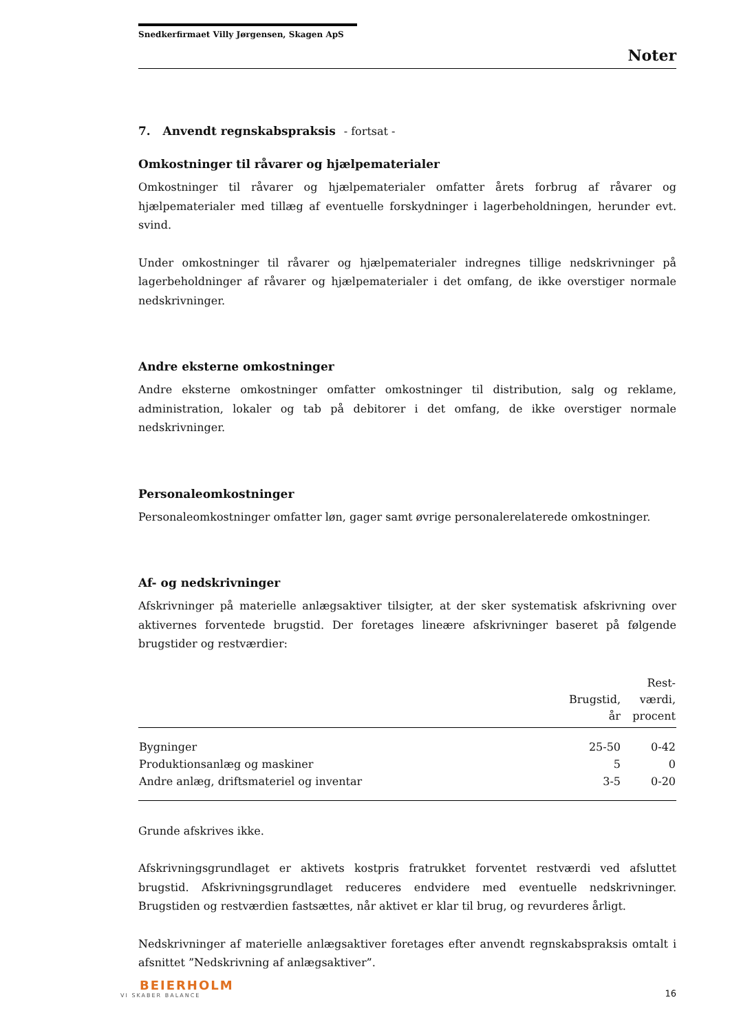Snedkerfirmaet Villy Jørgensen, Skagen ApS
Noter
7. Anvendt regnskabspraksis - fortsat -
Omkostninger til råvarer og hjælpematerialer
Omkostninger til råvarer og hjælpematerialer omfatter årets forbrug af råvarer og hjælpematerialer med tillæg af eventuelle forskydninger i lagerbeholdningen, herunder evt. svind.
Under omkostninger til råvarer og hjælpematerialer indregnes tillige nedskrivninger på lagerbeholdninger af råvarer og hjælpematerialer i det omfang, de ikke overstiger normale nedskrivninger.
Andre eksterne omkostninger
Andre eksterne omkostninger omfatter omkostninger til distribution, salg og reklame, administration, lokaler og tab på debitorer i det omfang, de ikke overstiger normale nedskrivninger.
Personaleomkostninger
Personaleomkostninger omfatter løn, gager samt øvrige personalerelaterede omkostninger.
Af- og nedskrivninger
Afskrivninger på materielle anlægsaktiver tilsigter, at der sker systematisk afskrivning over aktivernes forventede brugstid. Der foretages lineære afskrivninger baseret på følgende brugstider og restværdier:
| | Brugstid, år | Rest- værdi, procent |
| --- | --- | --- |
| Bygninger | 25-50 | 0-42 |
| Produktionsanlæg og maskiner | 5 | 0 |
| Andre anlæg, driftsmateriel og inventar | 3-5 | 0-20 |
Grunde afskrives ikke.
Afskrivningsgrundlaget er aktivets kostpris fratrukket forventet restværdi ved afsluttet brugstid. Afskrivningsgrundlaget reduceres endvidere med eventuelle nedskrivninger. Brugstiden og restværdien fastsættes, når aktivet er klar til brug, og revurderes årligt.
Nedskrivninger af materielle anlægsaktiver foretages efter anvendt regnskabspraksis omtalt i afsnittet ”Nedskrivning af anlægsaktiver”.
BEIERHOLM
VI SKABER BALANCE
16